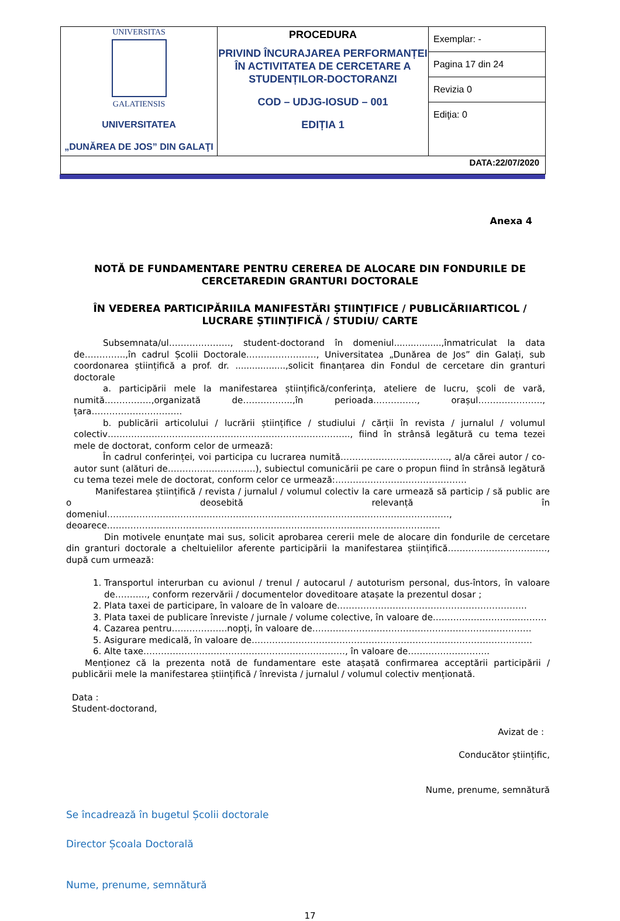| UNIVERSITAS GALATIENSIS UNIVERSITATEA „DUNĂREA DE JOS” DIN GALAŢI | PROCEDURA PRIVIND ÎNCURAJAREA PERFORMANȚEI ÎN ACTIVITATEA DE CERCETARE A STUDENȚILOR-DOCTORANZI COD – UDJG-IOSUD – 001 EDIȚIA 1 | Exemplar: - Pagina 17 din 24 Revizia 0 Ediţia: 0 |
| DATA:22/07/2020 | | |
Anexa 4
NOTĂ DE FUNDAMENTARE PENTRU CEREREA DE ALOCARE DIN FONDURILE DE
CERCETAREDIN GRANTURI DOCTORALE
ÎN VEDEREA PARTICIPĂRIILA MANIFESTĂRI ȘTIINȚIFICE / PUBLICĂRIIARTICOL /
LUCRARE ȘTIINȚIFICĂ / STUDIU/ CARTE
Subsemnata/ul…………………, student-doctorand în domeniul.................,înmatriculat la data de…………..,în cadrul Școlii Doctorale……………………, Universitatea „Dunărea de Jos” din Galați, sub coordonarea științifică a prof. dr. ..................,solicit finanțarea din Fondul de cercetare din granturi doctorale
a. participării mele la manifestarea științifică/conferința, ateliere de lucru, școli de vară, numită…………….,organizată de……………..,în perioada……………, orașul…………………., țara………………………….
b. publicării articolului / lucrării științifice / studiului / cărții în revista / jurnalul / volumul colectiv……………………………………………………………………….., fiind în strânsă legătură cu tema tezei mele de doctorat, conform celor de urmează:
În cadrul conferinței, voi participa cu lucrarea numită………………………………., al/a cărei autor / co-autor sunt (alături de…………………………), subiectul comunicării pe care o propun fiind în strânsă legătură cu tema tezei mele de doctorat, conform celor ce urmează:………………………………………
Manifestarea științifică / revista / jurnalul / volumul colectiv la care urmează să particip / să public are o deosebită relevanță în domeniul………………………………………………………………………………………………………,
deoarece……………………………………………………………………………………………………
Din motivele enunțate mai sus, solicit aprobarea cererii mele de alocare din fondurile de cercetare din granturi doctorale a cheltuielilor aferente participării la manifestarea științifică……………………………., după cum urmează:
1. Transportul interurban cu avionul / trenul / autocarul / autoturism personal, dus-întors, în valoare de……….., conform rezervării / documentelor doveditoare atașate la prezentul dosar ;
2. Plata taxei de participare, în valoare de în valoare de………………………………………………………..
3. Plata taxei de publicare înreviste / jurnale / volume colective, în valoare de…………………………………
4. Cazarea pentru……………….nopți, în valoare de…………………………………………………………………
5. Asigurare medicală, în valoare de……………………………………………………………………………………
6. Alte taxe……………………………………………………………, în valoare de……………………….
Menționez că la prezenta notă de fundamentare este atașată confirmarea acceptării participării / publicării mele la manifestarea științifică / înrevista / jurnalul / volumul colectiv menționată.
Data :
Student-doctorand,
Avizat de :
Conducător științific,
Nume, prenume, semnătură
Se încadrează în bugetul Școlii doctorale
Director Școala Doctorală
Nume, prenume, semnătură
17